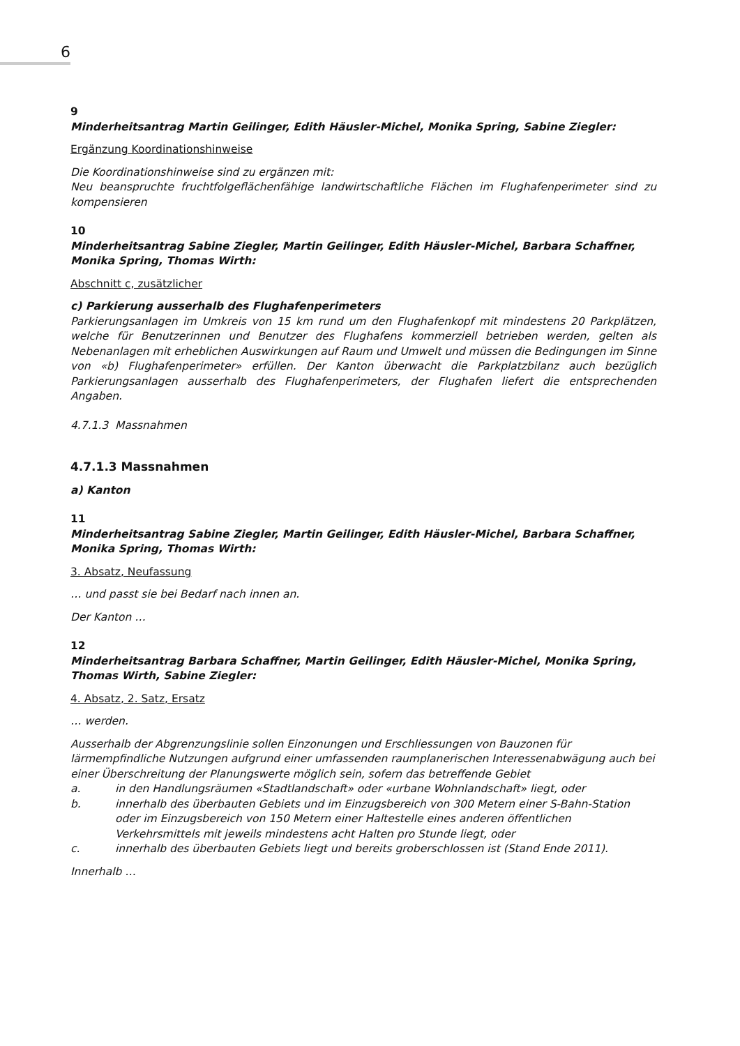6
9
Minderheitsantrag Martin Geilinger, Edith Häusler-Michel, Monika Spring, Sabine Ziegler:
Ergänzung Koordinationshinweise
Die Koordinationshinweise sind zu ergänzen mit:
Neu beanspruchte fruchtfolgeflächenfähige landwirtschaftliche Flächen im Flughafenperimeter sind zu kompensieren
10
Minderheitsantrag Sabine Ziegler, Martin Geilinger, Edith Häusler-Michel, Barbara Schaffner, Monika Spring, Thomas Wirth:
Abschnitt c, zusätzlicher
c) Parkierung ausserhalb des Flughafenperimeters
Parkierungsanlagen im Umkreis von 15 km rund um den Flughafenkopf mit mindestens 20 Parkplätzen, welche für Benutzerinnen und Benutzer des Flughafens kommerziell betrieben werden, gelten als Nebenanlagen mit erheblichen Auswirkungen auf Raum und Umwelt und müssen die Bedingungen im Sinne von «b) Flughafenperimeter» erfüllen. Der Kanton überwacht die Parkplatzbilanz auch bezüglich Parkierungsanlagen ausserhalb des Flughafenperimeters, der Flughafen liefert die entsprechenden Angaben.
4.7.1.3 Massnahmen
4.7.1.3 Massnahmen
a) Kanton
11
Minderheitsantrag Sabine Ziegler, Martin Geilinger, Edith Häusler-Michel, Barbara Schaffner, Monika Spring, Thomas Wirth:
3. Absatz, Neufassung
… und passt sie bei Bedarf nach innen an.
Der Kanton …
12
Minderheitsantrag Barbara Schaffner, Martin Geilinger, Edith Häusler-Michel, Monika Spring, Thomas Wirth, Sabine Ziegler:
4. Absatz, 2. Satz, Ersatz
… werden.
Ausserhalb der Abgrenzungslinie sollen Einzonungen und Erschliessungen von Bauzonen für lärmempfindliche Nutzungen aufgrund einer umfassenden raumplanerischen Interessenabwägung auch bei einer Überschreitung der Planungswerte möglich sein, sofern das betreffende Gebiet
a. in den Handlungsräumen «Stadtlandschaft» oder «urbane Wohnlandschaft» liegt, oder
b. innerhalb des überbauten Gebiets und im Einzugsbereich von 300 Metern einer S-Bahn-Station oder im Einzugsbereich von 150 Metern einer Haltestelle eines anderen öffentlichen Verkehrsmittels mit jeweils mindestens acht Halten pro Stunde liegt, oder
c. innerhalb des überbauten Gebiets liegt und bereits groberschlossen ist (Stand Ende 2011).
Innerhalb …